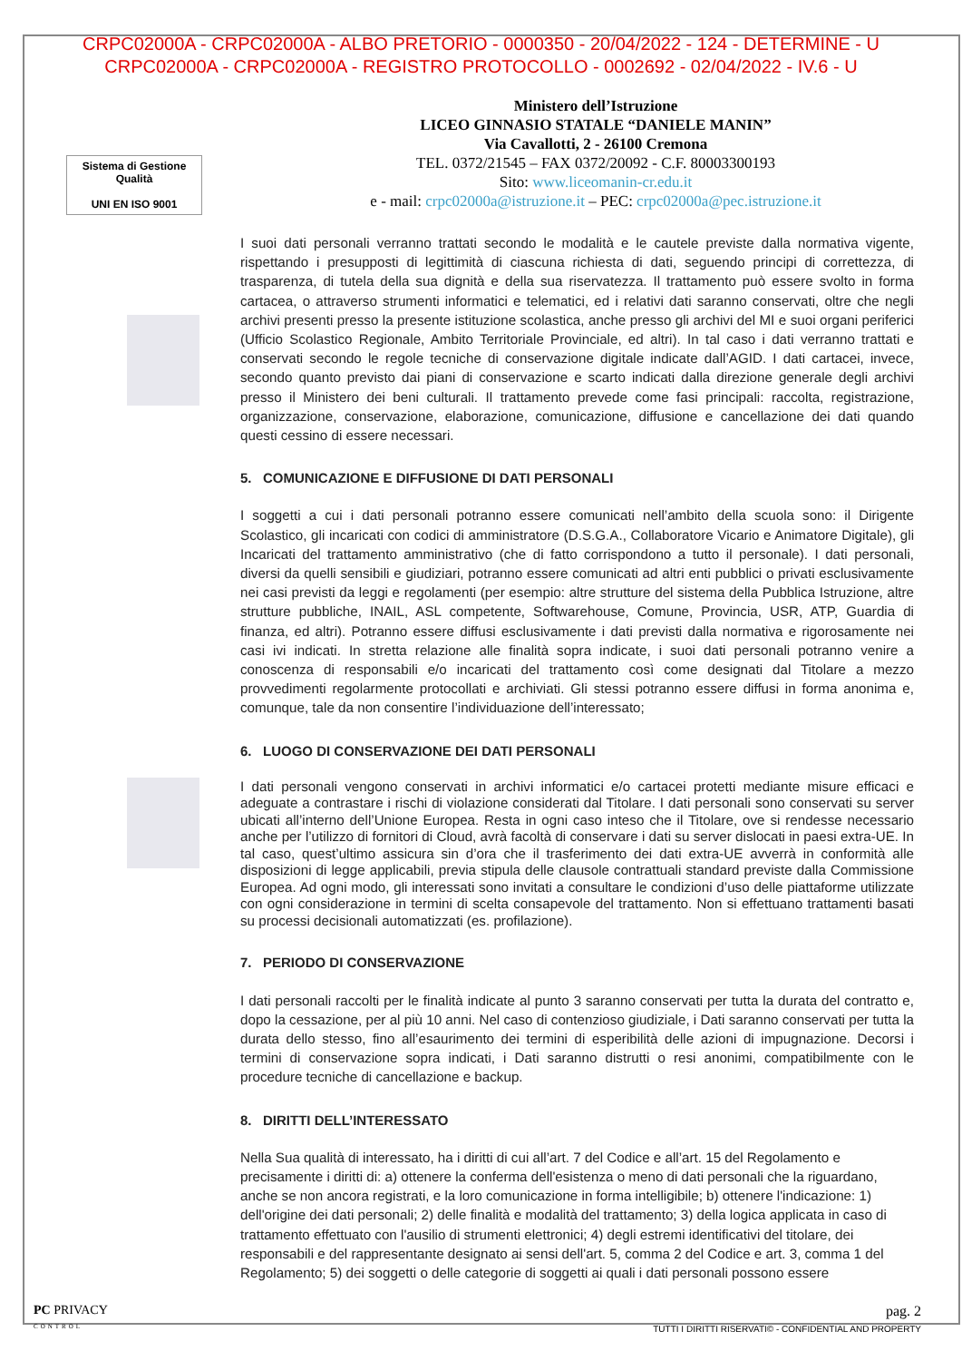CRPC02000A - CRPC02000A - ALBO PRETORIO - 0000350 - 20/04/2022 - 124 - DETERMINE - U
CRPC02000A - CRPC02000A - REGISTRO PROTOCOLLO - 0002692 - 02/04/2022 - IV.6 - U
Sistema di Gestione Qualità
UNI EN ISO 9001
Ministero dell’Istruzione
LICEO GINNASIO STATALE “DANIELE MANIN”
Via Cavallotti, 2 - 26100 Cremona
TEL. 0372/21545 – FAX 0372/20092 - C.F. 80003300193
Sito: www.liceomanin-cr.edu.it
e - mail: crpc02000a@istruzione.it – PEC: crpc02000a@pec.istruzione.it
I suoi dati personali verranno trattati secondo le modalità e le cautele previste dalla normativa vigente, rispettando i presupposti di legittimità di ciascuna richiesta di dati, seguendo principi di correttezza, di trasparenza, di tutela della sua dignità e della sua riservatezza. Il trattamento può essere svolto in forma cartacea, o attraverso strumenti informatici e telematici, ed i relativi dati saranno conservati, oltre che negli archivi presenti presso la presente istituzione scolastica, anche presso gli archivi del MI e suoi organi periferici (Ufficio Scolastico Regionale, Ambito Territoriale Provinciale, ed altri). In tal caso i dati verranno trattati e conservati secondo le regole tecniche di conservazione digitale indicate dall’AGID. I dati cartacei, invece, secondo quanto previsto dai piani di conservazione e scarto indicati dalla direzione generale degli archivi presso il Ministero dei beni culturali. Il trattamento prevede come fasi principali: raccolta, registrazione, organizzazione, conservazione, elaborazione, comunicazione, diffusione e cancellazione dei dati quando questi cessino di essere necessari.
5. COMUNICAZIONE E DIFFUSIONE DI DATI PERSONALI
I soggetti a cui i dati personali potranno essere comunicati nell’ambito della scuola sono: il Dirigente Scolastico, gli incaricati con codici di amministratore (D.S.G.A., Collaboratore Vicario e Animatore Digitale), gli Incaricati del trattamento amministrativo (che di fatto corrispondono a tutto il personale). I dati personali, diversi da quelli sensibili e giudiziari, potranno essere comunicati ad altri enti pubblici o privati esclusivamente nei casi previsti da leggi e regolamenti (per esempio: altre strutture del sistema della Pubblica Istruzione, altre strutture pubbliche, INAIL, ASL competente, Softwarehouse, Comune, Provincia, USR, ATP, Guardia di finanza, ed altri). Potranno essere diffusi esclusivamente i dati previsti dalla normativa e rigorosamente nei casi ivi indicati. In stretta relazione alle finalità sopra indicate, i suoi dati personali potranno venire a conoscenza di responsabili e/o incaricati del trattamento così come designati dal Titolare a mezzo provvedimenti regolarmente protocollati e archiviati. Gli stessi potranno essere diffusi in forma anonima e, comunque, tale da non consentire l’individuazione dell’interessato;
6. LUOGO DI CONSERVAZIONE DEI DATI PERSONALI
I dati personali vengono conservati in archivi informatici e/o cartacei protetti mediante misure efficaci e adeguate a contrastare i rischi di violazione considerati dal Titolare. I dati personali sono conservati su server ubicati all’interno dell’Unione Europea. Resta in ogni caso inteso che il Titolare, ove si rendesse necessario anche per l’utilizzo di fornitori di Cloud, avrà facoltà di conservare i dati su server dislocati in paesi extra-UE. In tal caso, quest’ultimo assicura sin d’ora che il trasferimento dei dati extra-UE avverrà in conformità alle disposizioni di legge applicabili, previa stipula delle clausole contrattuali standard previste dalla Commissione Europea. Ad ogni modo, gli interessati sono invitati a consultare le condizioni d’uso delle piattaforme utilizzate con ogni considerazione in termini di scelta consapevole del trattamento. Non si effettuano trattamenti basati su processi decisionali automatizzati (es. profilazione).
7. PERIODO DI CONSERVAZIONE
I dati personali raccolti per le finalità indicate al punto 3 saranno conservati per tutta la durata del contratto e, dopo la cessazione, per al più 10 anni. Nel caso di contenzioso giudiziale, i Dati saranno conservati per tutta la durata dello stesso, fino all’esaurimento dei termini di esperibilità delle azioni di impugnazione. Decorsi i termini di conservazione sopra indicati, i Dati saranno distrutti o resi anonimi, compatibilmente con le procedure tecniche di cancellazione e backup.
8. DIRITTI DELL’INTERESSATO
Nella Sua qualità di interessato, ha i diritti di cui all’art. 7 del Codice e all’art. 15 del Regolamento e precisamente i diritti di: a) ottenere la conferma dell'esistenza o meno di dati personali che la riguardano, anche se non ancora registrati, e la loro comunicazione in forma intelligibile; b) ottenere l'indicazione: 1) dell'origine dei dati personali; 2) delle finalità e modalità del trattamento; 3) della logica applicata in caso di trattamento effettuato con l'ausilio di strumenti elettronici; 4) degli estremi identificativi del titolare, dei responsabili e del rappresentante designato ai sensi dell'art. 5, comma 2 del Codice e art. 3, comma 1 del Regolamento; 5) dei soggetti o delle categorie di soggetti ai quali i dati personali possono essere
PC PRIVACY
CONTROL
pag. 2
TUTTI I DIRITTI RISERVATI© - CONFIDENTIAL AND PROPERTY